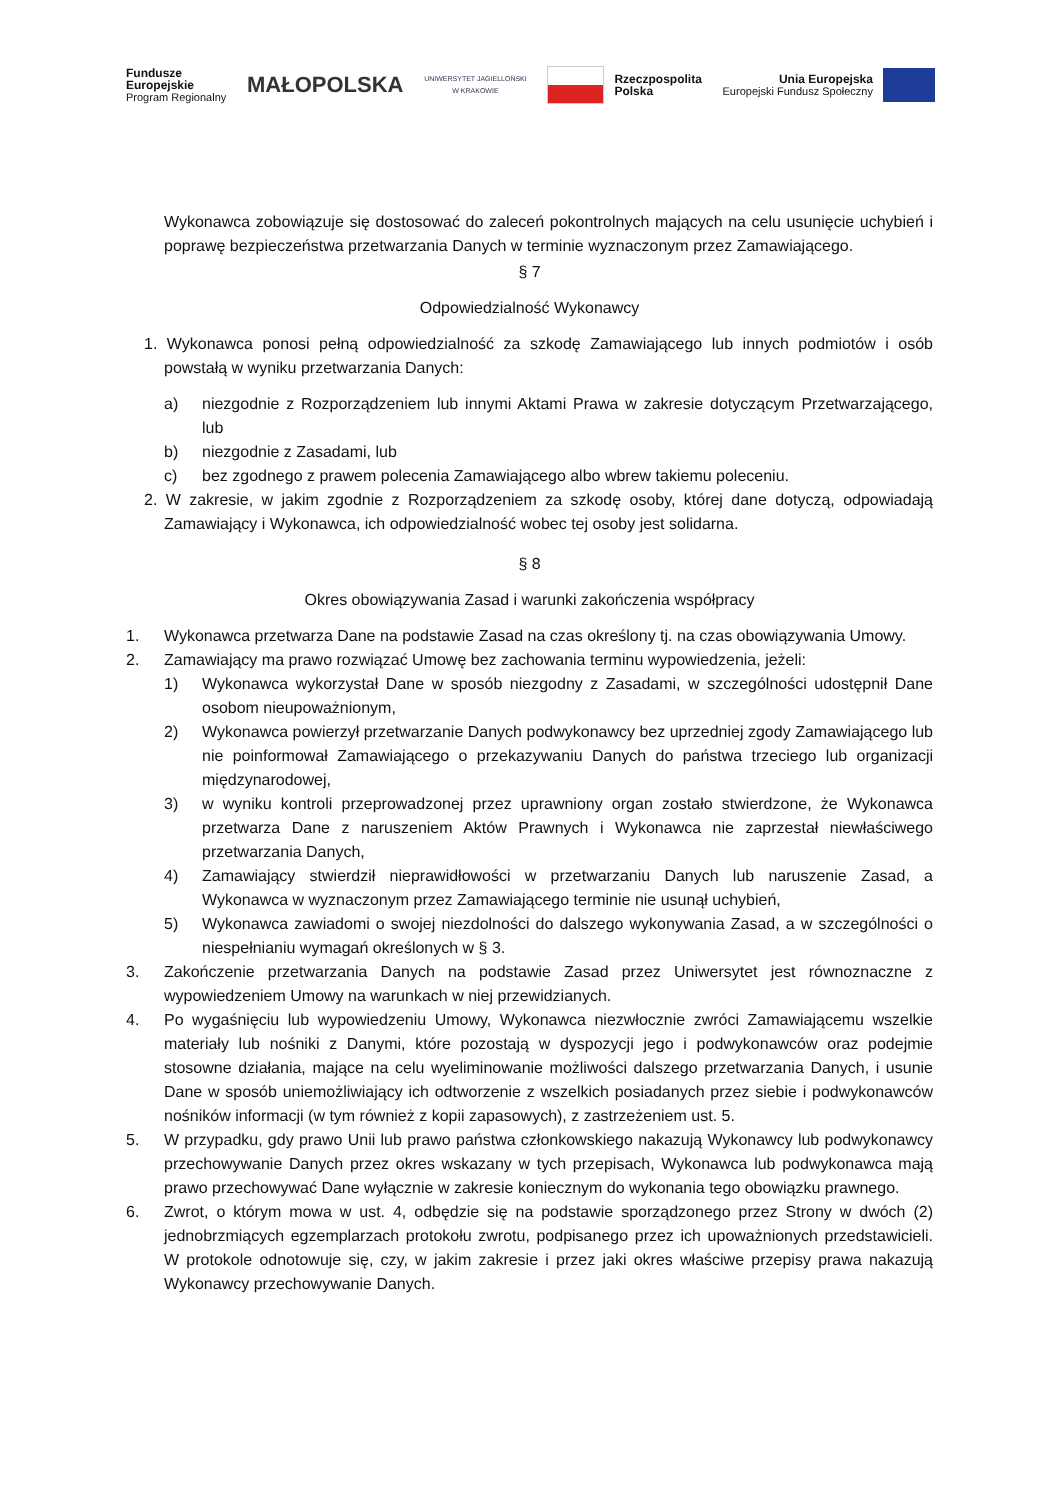Fundusze
Europejskie
Program Regionalny
MAŁOPOLSKA
UNIWERSYTET JAGIELLOŃSKI
W KRAKOWIE
Rzeczpospolita
Polska
Unia Europejska
Europejski Fundusz Społeczny
Wykonawca zobowiązuje się dostosować do zaleceń pokontrolnych mających na celu usunięcie uchybień i poprawę bezpieczeństwa przetwarzania Danych w terminie wyznaczonym przez Zamawiającego.
§ 7
Odpowiedzialność Wykonawcy
1. Wykonawca ponosi pełną odpowiedzialność za szkodę Zamawiającego lub innych podmiotów i osób powstałą w wyniku przetwarzania Danych:
a) niezgodnie z Rozporządzeniem lub innymi Aktami Prawa w zakresie dotyczącym Przetwarzającego, lub
b) niezgodnie z Zasadami, lub
c) bez zgodnego z prawem polecenia Zamawiającego albo wbrew takiemu poleceniu.
2. W zakresie, w jakim zgodnie z Rozporządzeniem za szkodę osoby, której dane dotyczą, odpowiadają Zamawiający i Wykonawca, ich odpowiedzialność wobec tej osoby jest solidarna.
§ 8
Okres obowiązywania Zasad i warunki zakończenia współpracy
1. Wykonawca przetwarza Dane na podstawie Zasad na czas określony tj. na czas obowiązywania Umowy.
2. Zamawiający ma prawo rozwiązać Umowę bez zachowania terminu wypowiedzenia, jeżeli:
1) Wykonawca wykorzystał Dane w sposób niezgodny z Zasadami, w szczególności udostępnił Dane osobom nieupoważnionym,
2) Wykonawca powierzył przetwarzanie Danych podwykonawcy bez uprzedniej zgody Zamawiającego lub nie poinformował Zamawiającego o przekazywaniu Danych do państwa trzeciego lub organizacji międzynarodowej,
3) w wyniku kontroli przeprowadzonej przez uprawniony organ zostało stwierdzone, że Wykonawca przetwarza Dane z naruszeniem Aktów Prawnych i Wykonawca nie zaprzestał niewłaściwego przetwarzania Danych,
4) Zamawiający stwierdził nieprawidłowości w przetwarzaniu Danych lub naruszenie Zasad, a Wykonawca w wyznaczonym przez Zamawiającego terminie nie usunął uchybień,
5) Wykonawca zawiadomi o swojej niezdolności do dalszego wykonywania Zasad, a w szczególności o niespełnianiu wymagań określonych w § 3.
3. Zakończenie przetwarzania Danych na podstawie Zasad przez Uniwersytet jest równoznaczne z wypowiedzeniem Umowy na warunkach w niej przewidzianych.
4. Po wygaśnięciu lub wypowiedzeniu Umowy, Wykonawca niezwłocznie zwróci Zamawiającemu wszelkie materiały lub nośniki z Danymi, które pozostają w dyspozycji jego i podwykonawców oraz podejmie stosowne działania, mające na celu wyeliminowanie możliwości dalszego przetwarzania Danych, i usunie Dane w sposób uniemożliwiający ich odtworzenie z wszelkich posiadanych przez siebie i podwykonawców nośników informacji (w tym również z kopii zapasowych), z zastrzeżeniem ust. 5.
5. W przypadku, gdy prawo Unii lub prawo państwa członkowskiego nakazują Wykonawcy lub podwykonawcy przechowywanie Danych przez okres wskazany w tych przepisach, Wykonawca lub podwykonawca mają prawo przechowywać Dane wyłącznie w zakresie koniecznym do wykonania tego obowiązku prawnego.
6. Zwrot, o którym mowa w ust. 4, odbędzie się na podstawie sporządzonego przez Strony w dwóch (2) jednobrzmiących egzemplarzach protokołu zwrotu, podpisanego przez ich upoważnionych przedstawicieli. W protokole odnotowuje się, czy, w jakim zakresie i przez jaki okres właściwe przepisy prawa nakazują Wykonawcy przechowywanie Danych.